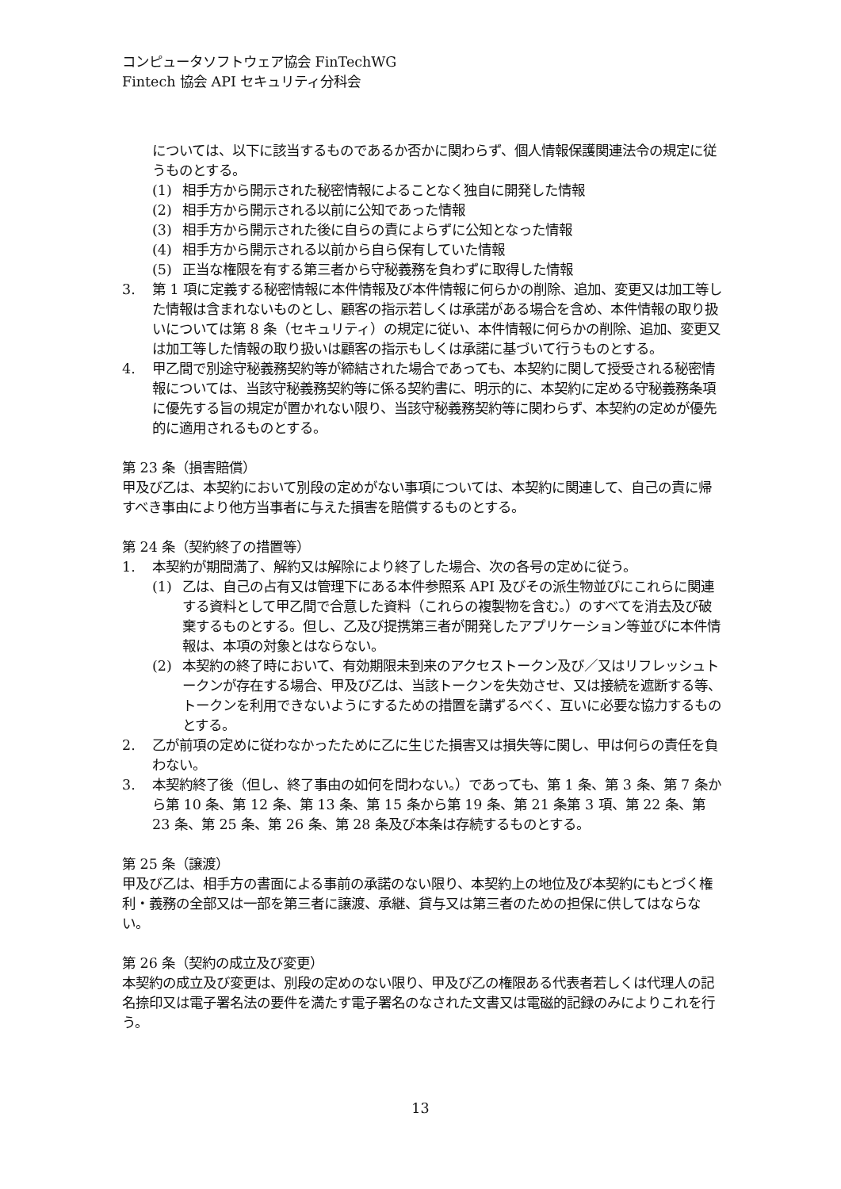コンピュータソフトウェア協会 FinTechWG
Fintech 協会 API セキュリティ分科会
については、以下に該当するものであるか否かに関わらず、個人情報保護関連法令の規定に従うものとする。
(1) 相手方から開示された秘密情報によることなく独自に開発した情報
(2) 相手方から開示される以前に公知であった情報
(3) 相手方から開示された後に自らの責によらずに公知となった情報
(4) 相手方から開示される以前から自ら保有していた情報
(5) 正当な権限を有する第三者から守秘義務を負わずに取得した情報
3. 第 1 項に定義する秘密情報に本件情報及び本件情報に何らかの削除、追加、変更又は加工等した情報は含まれないものとし、顧客の指示若しくは承諾がある場合を含め、本件情報の取り扱いについては第 8 条（セキュリティ）の規定に従い、本件情報に何らかの削除、追加、変更又は加工等した情報の取り扱いは顧客の指示もしくは承諾に基づいて行うものとする。
4. 甲乙間で別途守秘義務契約等が締結された場合であっても、本契約に関して授受される秘密情報については、当該守秘義務契約等に係る契約書に、明示的に、本契約に定める守秘義務条項に優先する旨の規定が置かれない限り、当該守秘義務契約等に関わらず、本契約の定めが優先的に適用されるものとする。
第 23 条（損害賠償）
甲及び乙は、本契約において別段の定めがない事項については、本契約に関連して、自己の責に帰すべき事由により他方当事者に与えた損害を賠償するものとする。
第 24 条（契約終了の措置等）
1. 本契約が期間満了、解約又は解除により終了した場合、次の各号の定めに従う。
(1) 乙は、自己の占有又は管理下にある本件参照系 API 及びその派生物並びにこれらに関連する資料として甲乙間で合意した資料（これらの複製物を含む。）のすべてを消去及び破棄するものとする。但し、乙及び提携第三者が開発したアプリケーション等並びに本件情報は、本項の対象とはならない。
(2) 本契約の終了時において、有効期限未到来のアクセストークン及び／又はリフレッシュトークンが存在する場合、甲及び乙は、当該トークンを失効させ、又は接続を遮断する等、トークンを利用できないようにするための措置を講ずるべく、互いに必要な協力するものとする。
2. 乙が前項の定めに従わなかったために乙に生じた損害又は損失等に関し、甲は何らの責任を負わない。
3. 本契約終了後（但し、終了事由の如何を問わない。）であっても、第 1 条、第 3 条、第 7 条から第 10 条、第 12 条、第 13 条、第 15 条から第 19 条、第 21 条第 3 項、第 22 条、第 23 条、第 25 条、第 26 条、第 28 条及び本条は存続するものとする。
第 25 条（譲渡）
甲及び乙は、相手方の書面による事前の承諾のない限り、本契約上の地位及び本契約にもとづく権利・義務の全部又は一部を第三者に譲渡、承継、貸与又は第三者のための担保に供してはならない。
第 26 条（契約の成立及び変更）
本契約の成立及び変更は、別段の定めのない限り、甲及び乙の権限ある代表者若しくは代理人の記名捺印又は電子署名法の要件を満たす電子署名のなされた文書又は電磁的記録のみによりこれを行う。
13